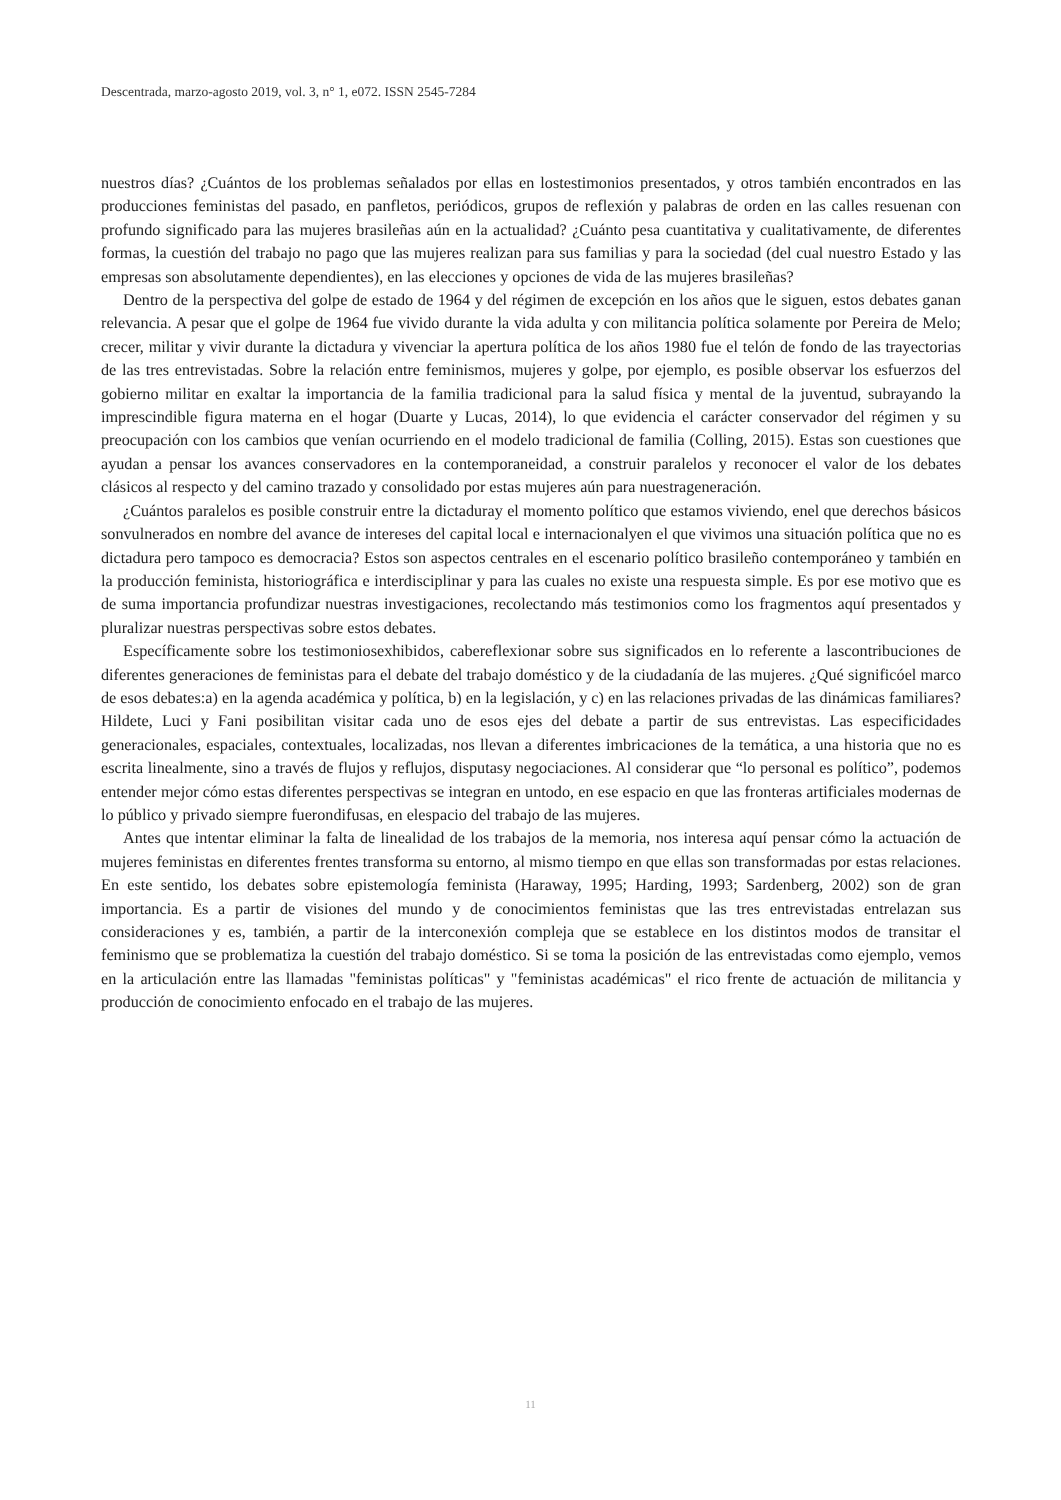Descentrada, marzo-agosto 2019, vol. 3, n° 1, e072. ISSN 2545-7284
nuestros días? ¿Cuántos de los problemas señalados por ellas en lostestimonios presentados, y otros también encontrados en las producciones feministas del pasado, en panfletos, periódicos, grupos de reflexión y palabras de orden en las calles resuenan con profundo significado para las mujeres brasileñas aún en la actualidad? ¿Cuánto pesa cuantitativa y cualitativamente, de diferentes formas, la cuestión del trabajo no pago que las mujeres realizan para sus familias y para la sociedad (del cual nuestro Estado y las empresas son absolutamente dependientes), en las elecciones y opciones de vida de las mujeres brasileñas?
Dentro de la perspectiva del golpe de estado de 1964 y del régimen de excepción en los años que le siguen, estos debates ganan relevancia. A pesar que el golpe de 1964 fue vivido durante la vida adulta y con militancia política solamente por Pereira de Melo; crecer, militar y vivir durante la dictadura y vivenciar la apertura política de los años 1980 fue el telón de fondo de las trayectorias de las tres entrevistadas. Sobre la relación entre feminismos, mujeres y golpe, por ejemplo, es posible observar los esfuerzos del gobierno militar en exaltar la importancia de la familia tradicional para la salud física y mental de la juventud, subrayando la imprescindible figura materna en el hogar (Duarte y Lucas, 2014), lo que evidencia el carácter conservador del régimen y su preocupación con los cambios que venían ocurriendo en el modelo tradicional de familia (Colling, 2015). Estas son cuestiones que ayudan a pensar los avances conservadores en la contemporaneidad, a construir paralelos y reconocer el valor de los debates clásicos al respecto y del camino trazado y consolidado por estas mujeres aún para nuestrageneración.
¿Cuántos paralelos es posible construir entre la dictaduray el momento político que estamos viviendo, enel que derechos básicos sonvulnerados en nombre del avance de intereses del capital local e internacionalyen el que vivimos una situación política que no es dictadura pero tampoco es democracia? Estos son aspectos centrales en el escenario político brasileño contemporáneo y también en la producción feminista, historiográfica e interdisciplinar y para las cuales no existe una respuesta simple. Es por ese motivo que es de suma importancia profundizar nuestras investigaciones, recolectando más testimonios como los fragmentos aquí presentados y pluralizar nuestras perspectivas sobre estos debates.
Específicamente sobre los testimoniosexhibidos, cabereflexionar sobre sus significados en lo referente a lascontribuciones de diferentes generaciones de feministas para el debate del trabajo doméstico y de la ciudadanía de las mujeres. ¿Qué significóel marco de esos debates:a) en la agenda académica y política, b) en la legislación, y c) en las relaciones privadas de las dinámicas familiares? Hildete, Luci y Fani posibilitan visitar cada uno de esos ejes del debate a partir de sus entrevistas. Las especificidades generacionales, espaciales, contextuales, localizadas, nos llevan a diferentes imbricaciones de la temática, a una historia que no es escrita linealmente, sino a través de flujos y reflujos, disputasy negociaciones. Al considerar que “lo personal es político”, podemos entender mejor cómo estas diferentes perspectivas se integran en untodo, en ese espacio en que las fronteras artificiales modernas de lo público y privado siempre fuerondifusas, en elespacio del trabajo de las mujeres.
Antes que intentar eliminar la falta de linealidad de los trabajos de la memoria, nos interesa aquí pensar cómo la actuación de mujeres feministas en diferentes frentes transforma su entorno, al mismo tiempo en que ellas son transformadas por estas relaciones. En este sentido, los debates sobre epistemología feminista (Haraway, 1995; Harding, 1993; Sardenberg, 2002) son de gran importancia. Es a partir de visiones del mundo y de conocimientos feministas que las tres entrevistadas entrelazan sus consideraciones y es, también, a partir de la interconexión compleja que se establece en los distintos modos de transitar el feminismo que se problematiza la cuestión del trabajo doméstico. Si se toma la posición de las entrevistadas como ejemplo, vemos en la articulación entre las llamadas "feministas políticas" y "feministas académicas" el rico frente de actuación de militancia y producción de conocimiento enfocado en el trabajo de las mujeres.
11